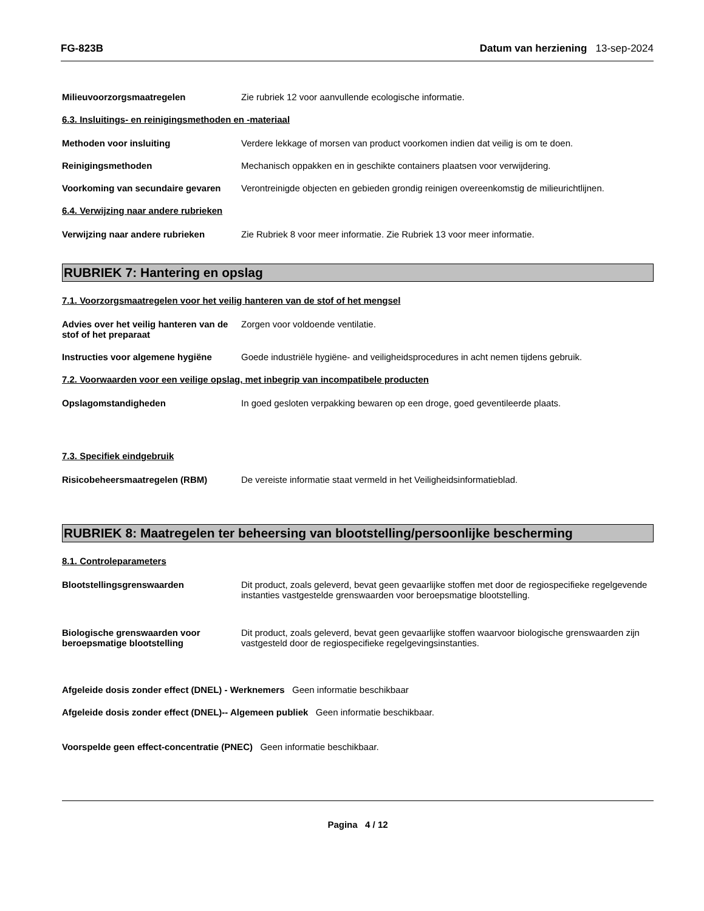FG-823B Datum van herziening 13-sep-2024
Milieuvoorzorgsmaatregelen Zie rubriek 12 voor aanvullende ecologische informatie.
6.3. Insluitings- en reinigingsmethoden en -materiaal
Methoden voor insluiting Verdere lekkage of morsen van product voorkomen indien dat veilig is om te doen.
Reinigingsmethoden Mechanisch oppakken en in geschikte containers plaatsen voor verwijdering.
Voorkoming van secundaire gevaren
Verontreinigde objecten en gebieden grondig reinigen overeenkomstig de milieurichtlijnen.
6.4. Verwijzing naar andere rubrieken
Verwijzing naar andere rubrieken Zie Rubriek 8 voor meer informatie. Zie Rubriek 13 voor meer informatie.
RUBRIEK 7: Hantering en opslag
7.1. Voorzorgsmaatregelen voor het veilig hanteren van de stof of het mengsel
Advies over het veilig hanteren van de stof of het preparaat
Zorgen voor voldoende ventilatie.
Instructies voor algemene hygiëne
Goede industriële hygiëne- and veiligheidsprocedures in acht nemen tijdens gebruik.
7.2. Voorwaarden voor een veilige opslag, met inbegrip van incompatibele producten
Opslagomstandigheden In goed gesloten verpakking bewaren op een droge, goed geventileerde plaats.
7.3. Specifiek eindgebruik
Risicobeheersmaatregelen (RBM) De vereiste informatie staat vermeld in het Veiligheidsinformatieblad.
RUBRIEK 8: Maatregelen ter beheersing van blootstelling/persoonlijke bescherming
8.1. Controleparameters
Blootstellingsgrenswaarden Dit product, zoals geleverd, bevat geen gevaarlijke stoffen met door de regiospecifieke regelgevende instanties vastgestelde grenswaarden voor beroepsmatige blootstelling.
Biologische grenswaarden voor beroepsmatige blootstelling
Dit product, zoals geleverd, bevat geen gevaarlijke stoffen waarvoor biologische grenswaarden zijn vastgesteld door de regiospecifieke regelgevingsinstanties.
Afgeleide dosis zonder effect (DNEL) - Werknemers Geen informatie beschikbaar
Afgeleide dosis zonder effect (DNEL)-- Algemeen publiek Geen informatie beschikbaar.
Voorspelde geen effect-concentratie (PNEC) Geen informatie beschikbaar.
Pagina 4 / 12